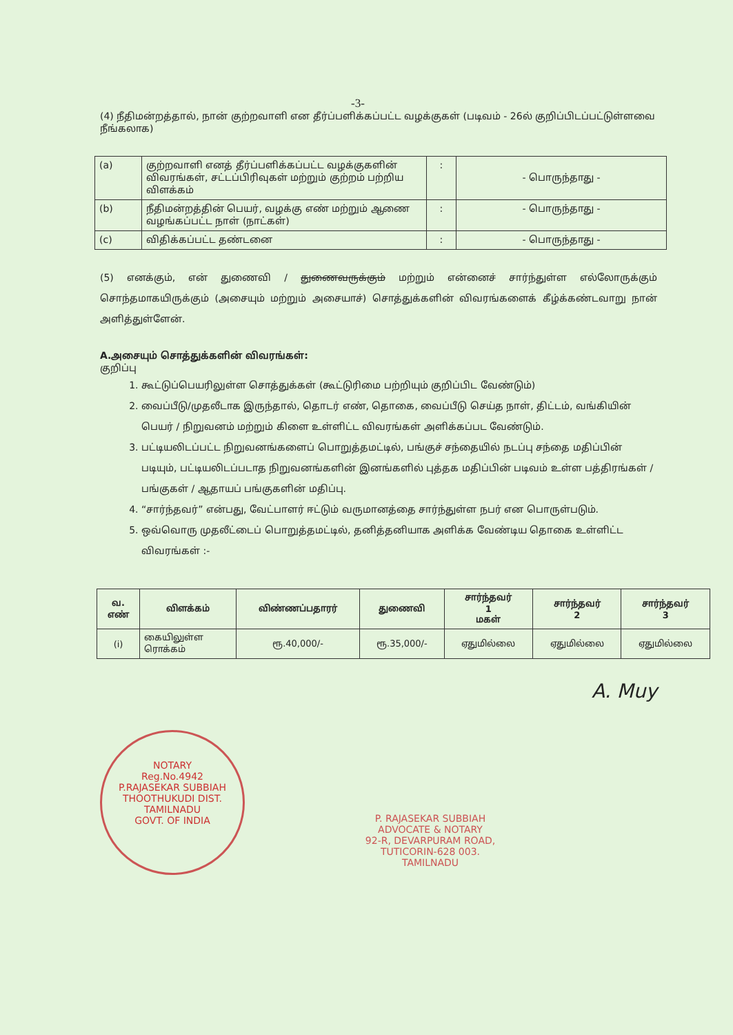-3-
(4) நீதிமன்றத்தால், நான் குற்றவாளி என தீர்ப்பளிக்கப்பட்ட வழக்குகள் (படிவம் - 26ல் குறிப்பிடப்பட்டுள்ளவை நீங்கலாக)
| (a) | குற்றவாளி எனத் தீர்ப்பளிக்கப்பட்ட வழக்குகளின் விவரங்கள், சட்டப்பிரிவுகள் மற்றும் குற்றம் பற்றிய விளக்கம் | : | - பொருந்தாது - |
| (b) | நீதிமன்றத்தின் பெயர், வழக்கு எண் மற்றும் ஆணை வழங்கப்பட்ட நாள் (நாட்கள்) | : | - பொருந்தாது - |
| (c) | விதிக்கப்பட்ட தண்டனை | : | - பொருந்தாது - |
(5) எனக்கும், என் துணைவி / துணைவருக்கும் மற்றும் என்னைச் சார்ந்துள்ள எல்லோருக்கும் சொந்தமாகயிருக்கும் (அசையும் மற்றும் அசையாச்) சொத்துக்களின் விவரங்களைக் கீழ்க்கண்டவாறு நான் அளித்துள்ளேன்.
A.அசையும் சொத்துக்களின் விவரங்கள்:
குறிப்பு
1. கூட்டுப்பெயரிலுள்ள சொத்துக்கள் (கூட்டுரிமை பற்றியும் குறிப்பிட வேண்டும்)
2. வைப்பீடு/முதலீடாக இருந்தால், தொடர் எண், தொகை, வைப்பீடு செய்த நாள், திட்டம், வங்கியின் பெயர் / நிறுவனம் மற்றும் கிளை உள்ளிட்ட விவரங்கள் அளிக்கப்பட வேண்டும்.
3. பட்டியலிடப்பட்ட நிறுவனங்களைப் பொறுத்தமட்டில், பங்குச் சந்தையில் நடப்பு சந்தை மதிப்பின் படியும், பட்டியலிடப்படாத நிறுவனங்களின் இனங்களில் புத்தக மதிப்பின் படிவம் உள்ள பத்திரங்கள் / பங்குகள் / ஆதாயப் பங்குகளின் மதிப்பு.
4. “சார்ந்தவர்” என்பது, வேட்பாளர் ஈட்டும் வருமானத்தை சார்ந்துள்ள நபர் என பொருள்படும்.
5. ஒவ்வொரு முதலீட்டைப் பொறுத்தமட்டில், தனித்தனியாக அளிக்க வேண்டிய தொகை உள்ளிட்ட விவரங்கள் :-
| வ. எண் | விளக்கம் | விண்ணப்பதாரர் | துணைவி | சார்ந்தவர் 1 மகள் | சார்ந்தவர் 2 | சார்ந்தவர் 3 |
| --- | --- | --- | --- | --- | --- | --- |
| (i) | கையிலுள்ள ரொக்கம் | ரூ.40,000/- | ரூ.35,000/- | ஏதுமில்லை | ஏதுமில்லை | ஏதுமில்லை |
A. Muy
NOTARY
Reg.No.4942
P.RAJASEKAR SUBBIAH
THOOTHUKUDI DIST.
TAMILNADU
GOVT. OF INDIA
P. RAJASEKAR SUBBIAH
ADVOCATE & NOTARY
92-R, DEVARPURAM ROAD,
TUTICORIN-628 003.
TAMILNADU